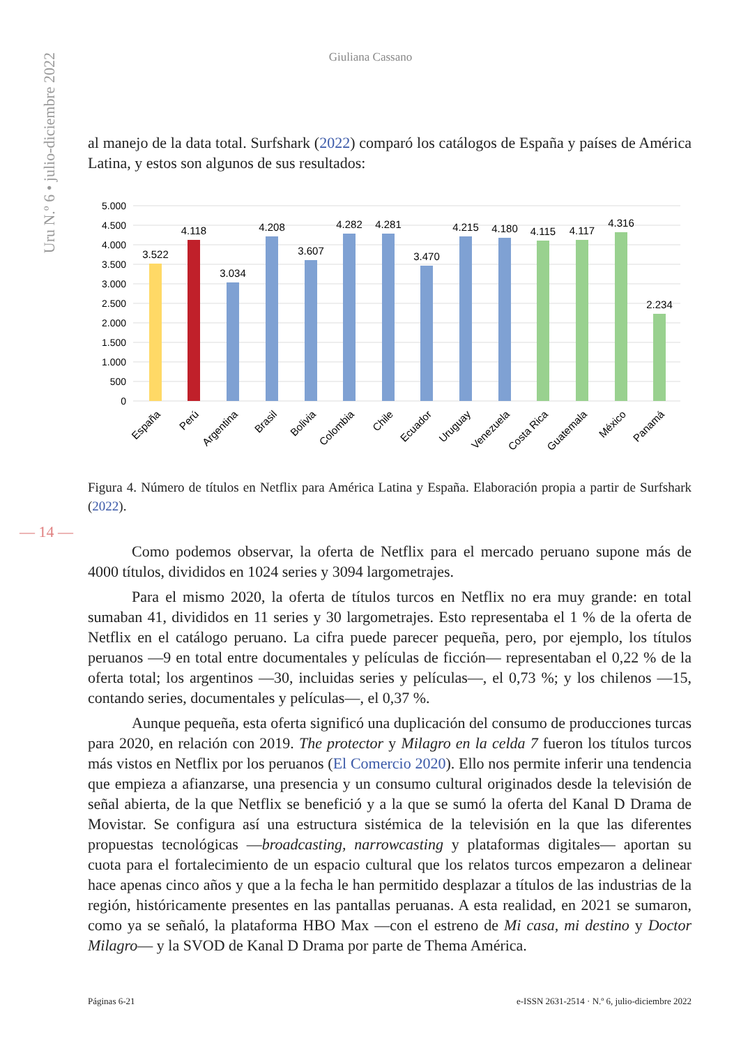Uru N.º 6 • julio-diciembre 2022
Giuliana Cassano
al manejo de la data total. Surfshark (2022) comparó los catálogos de España y países de América Latina, y estos son algunos de sus resultados:
5.000
4.500
4.000
3.500
3.000
2.500
2.000
1.500
1.000
500
0
3.522
4.118
3.034
4.208
3.607
4.282
4.281
3.470
4.215
4.180
4.115
4.117
4.316
2.234
España
Perú
Argentina
Brasil
Bolivia
Colombia
Chile
Ecuador
Uruguay
Venezuela
Costa Rica
Guatemala
México
Panamá
Figura 4. Número de títulos en Netflix para América Latina y España. Elaboración propia a partir de Surfshark (2022).
— 14 —
Como podemos observar, la oferta de Netflix para el mercado peruano supone más de 4000 títulos, divididos en 1024 series y 3094 largometrajes.
Para el mismo 2020, la oferta de títulos turcos en Netflix no era muy grande: en total sumaban 41, divididos en 11 series y 30 largometrajes. Esto representaba el 1 % de la oferta de Netflix en el catálogo peruano. La cifra puede parecer pequeña, pero, por ejemplo, los títulos peruanos —9 en total entre documentales y películas de ficción— representaban el 0,22 % de la oferta total; los argentinos —30, incluidas series y películas—, el 0,73 %; y los chilenos —15, contando series, documentales y películas—, el 0,37 %.
Aunque pequeña, esta oferta significó una duplicación del consumo de producciones turcas para 2020, en relación con 2019. The protector y Milagro en la celda 7 fueron los títulos turcos más vistos en Netflix por los peruanos (El Comercio 2020). Ello nos permite inferir una tendencia que empieza a afianzarse, una presencia y un consumo cultural originados desde la televisión de señal abierta, de la que Netflix se benefició y a la que se sumó la oferta del Kanal D Drama de Movistar. Se configura así una estructura sistémica de la televisión en la que las diferentes propuestas tecnológicas —broadcasting, narrowcasting y plataformas digitales— aportan su cuota para el fortalecimiento de un espacio cultural que los relatos turcos empezaron a delinear hace apenas cinco años y que a la fecha le han permitido desplazar a títulos de las industrias de la región, históricamente presentes en las pantallas peruanas. A esta realidad, en 2021 se sumaron, como ya se señaló, la plataforma HBO Max —con el estreno de Mi casa, mi destino y Doctor Milagro— y la SVOD de Kanal D Drama por parte de Thema América.
Páginas 6-21 e-ISSN 2631-2514 · N.º 6, julio-diciembre 2022